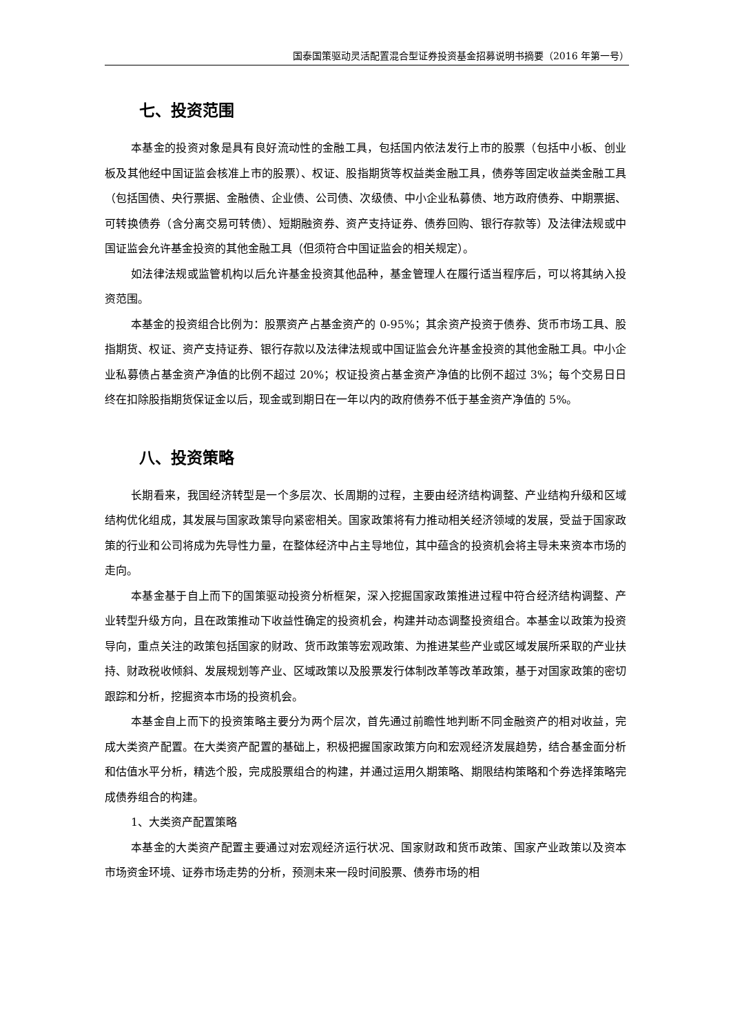国泰国策驱动灵活配置混合型证券投资基金招募说明书摘要（2016 年第一号）
七、投资范围
本基金的投资对象是具有良好流动性的金融工具，包括国内依法发行上市的股票（包括中小板、创业板及其他经中国证监会核准上市的股票）、权证、股指期货等权益类金融工具，债券等固定收益类金融工具（包括国债、央行票据、金融债、企业债、公司债、次级债、中小企业私募债、地方政府债券、中期票据、可转换债券（含分离交易可转债）、短期融资券、资产支持证券、债券回购、银行存款等）及法律法规或中国证监会允许基金投资的其他金融工具（但须符合中国证监会的相关规定）。
如法律法规或监管机构以后允许基金投资其他品种，基金管理人在履行适当程序后，可以将其纳入投资范围。
本基金的投资组合比例为：股票资产占基金资产的 0-95%；其余资产投资于债券、货币市场工具、股指期货、权证、资产支持证券、银行存款以及法律法规或中国证监会允许基金投资的其他金融工具。中小企业私募债占基金资产净值的比例不超过 20%；权证投资占基金资产净值的比例不超过 3%；每个交易日日终在扣除股指期货保证金以后，现金或到期日在一年以内的政府债券不低于基金资产净值的 5%。
八、投资策略
长期看来，我国经济转型是一个多层次、长周期的过程，主要由经济结构调整、产业结构升级和区域结构优化组成，其发展与国家政策导向紧密相关。国家政策将有力推动相关经济领域的发展，受益于国家政策的行业和公司将成为先导性力量，在整体经济中占主导地位，其中蕴含的投资机会将主导未来资本市场的走向。
本基金基于自上而下的国策驱动投资分析框架，深入挖掘国家政策推进过程中符合经济结构调整、产业转型升级方向，且在政策推动下收益性确定的投资机会，构建并动态调整投资组合。本基金以政策为投资导向，重点关注的政策包括国家的财政、货币政策等宏观政策、为推进某些产业或区域发展所采取的产业扶持、财政税收倾斜、发展规划等产业、区域政策以及股票发行体制改革等改革政策，基于对国家政策的密切跟踪和分析，挖掘资本市场的投资机会。
本基金自上而下的投资策略主要分为两个层次，首先通过前瞻性地判断不同金融资产的相对收益，完成大类资产配置。在大类资产配置的基础上，积极把握国家政策方向和宏观经济发展趋势，结合基金面分析和估值水平分析，精选个股，完成股票组合的构建，并通过运用久期策略、期限结构策略和个券选择策略完成债券组合的构建。
1、大类资产配置策略
本基金的大类资产配置主要通过对宏观经济运行状况、国家财政和货币政策、国家产业政策以及资本市场资金环境、证券市场走势的分析，预测未来一段时间股票、债券市场的相